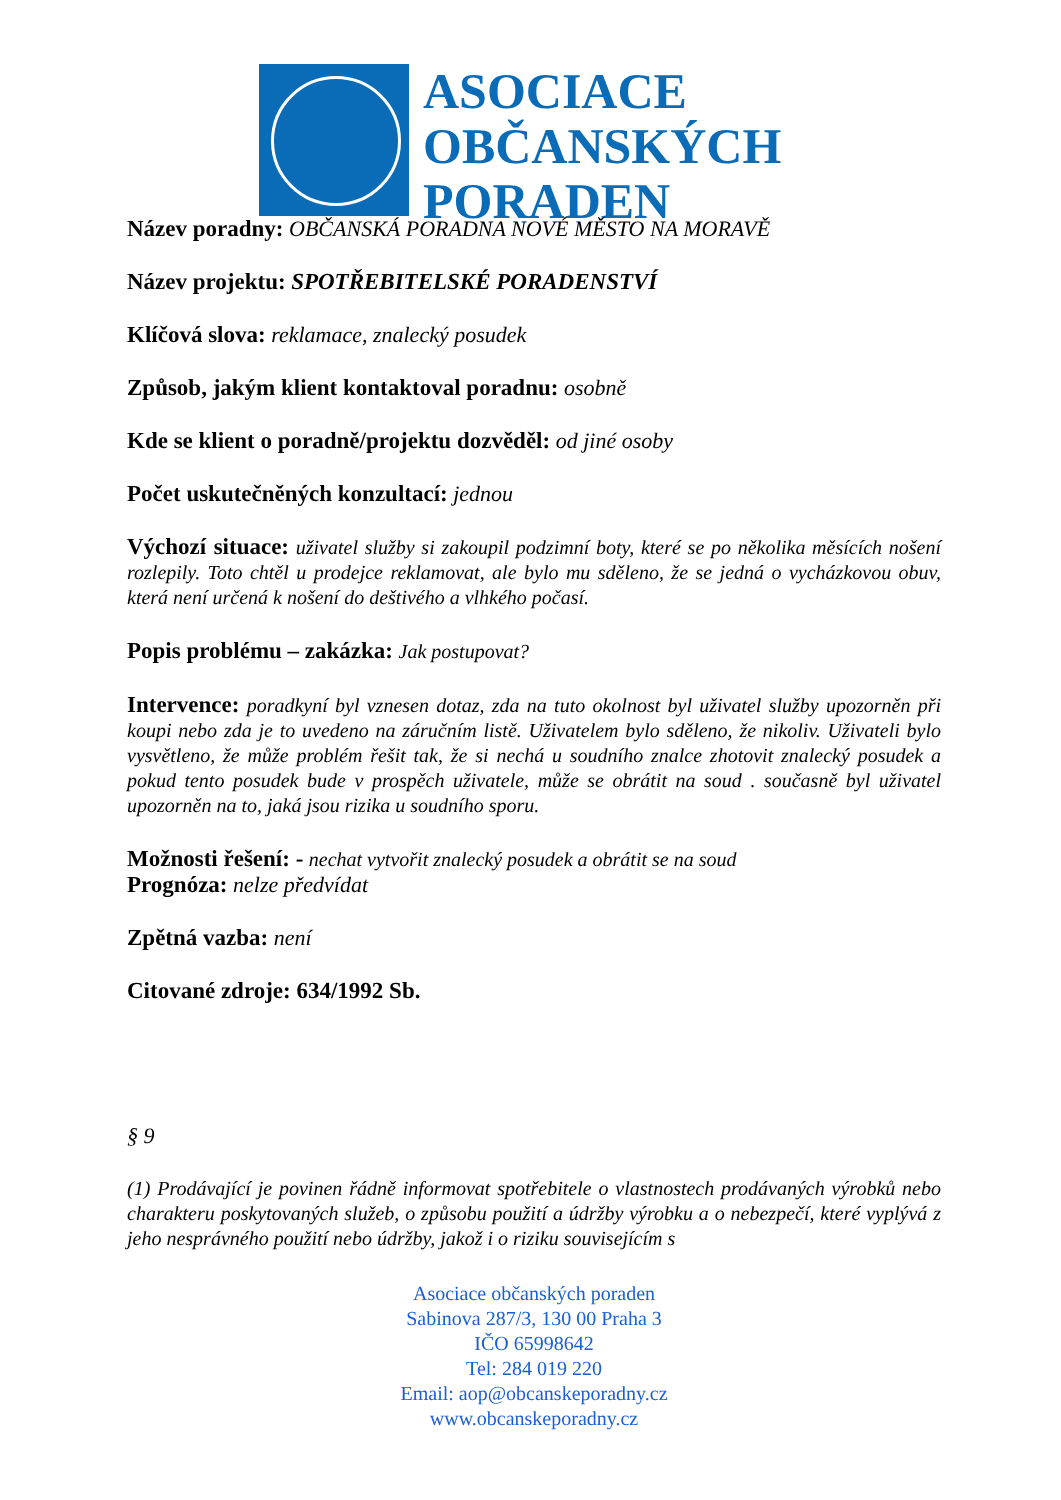ASOCIACE
OBČANSKÝCH
PORADEN
Název poradny: OBČANSKÁ PORADNA NOVÉ MĚSTO NA MORAVĚ
Název projektu: SPOTŘEBITELSKÉ PORADENSTVÍ
Klíčová slova: reklamace, znalecký posudek
Způsob, jakým klient kontaktoval poradnu: osobně
Kde se klient o poradně/projektu dozvěděl: od jiné osoby
Počet uskutečněných konzultací: jednou
Výchozí situace: uživatel služby si zakoupil podzimní boty, které se po několika měsících nošení rozlepily. Toto chtěl u prodejce reklamovat, ale bylo mu sděleno, že se jedná o vycházkovou obuv, která není určená k nošení do deštivého a vlhkého počasí.
Popis problému – zakázka: Jak postupovat?
Intervence: poradkyní byl vznesen dotaz, zda na tuto okolnost byl uživatel služby upozorněn při koupi nebo zda je to uvedeno na záručním listě. Uživatelem bylo sděleno, že nikoliv. Uživateli bylo vysvětleno, že může problém řešit tak, že si nechá u soudního znalce zhotovit znalecký posudek a pokud tento posudek bude v prospěch uživatele, může se obrátit na soud . současně byl uživatel upozorněn na to, jaká jsou rizika u soudního sporu.
Možnosti řešení: - nechat vytvořit znalecký posudek a obrátit se na soud
Prognóza: nelze předvídat
Zpětná vazba: není
Citované zdroje: 634/1992 Sb.
§ 9
(1) Prodávající je povinen řádně informovat spotřebitele o vlastnostech prodávaných výrobků nebo charakteru poskytovaných služeb, o způsobu použití a údržby výrobku a o nebezpečí, které vyplývá z jeho nesprávného použití nebo údržby, jakož i o riziku souvisejícím s
Asociace občanských poraden
Sabinova 287/3, 130 00 Praha 3
IČO 65998642
Tel: 284 019 220
Email: aop@obcanskeporadny.cz
www.obcanskeporadny.cz